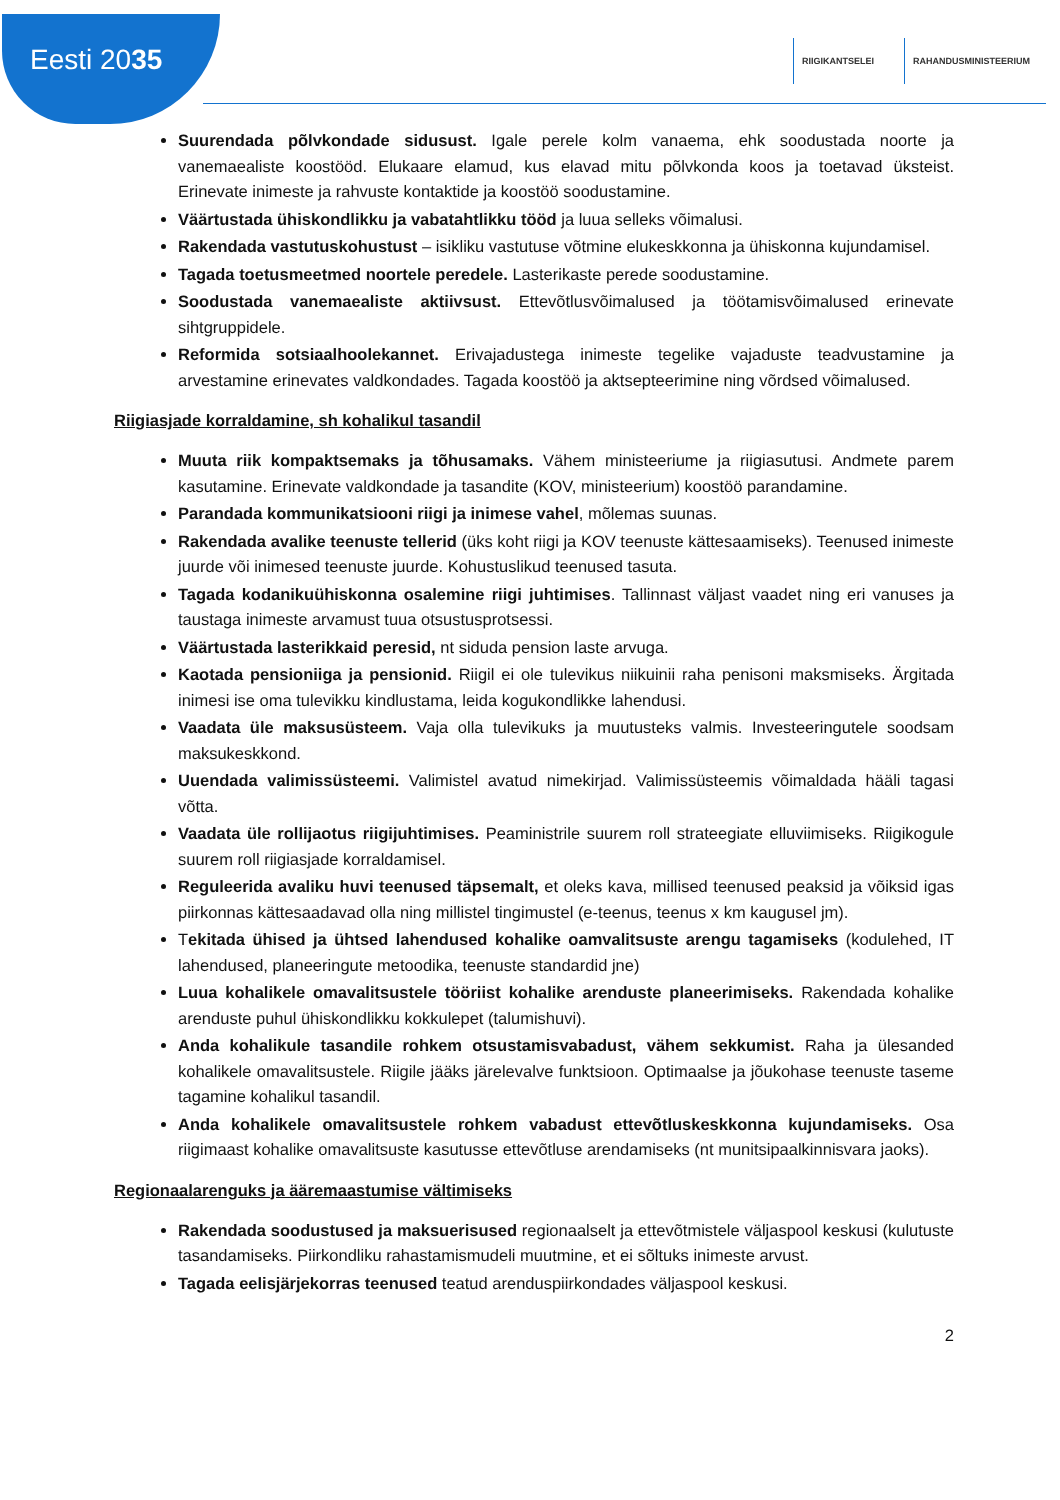Eesti 2035
RIIGIKANTSELEI RAHANDUSMINISTEERIUM
Suurendada põlvkondade sidusust. Igale perele kolm vanaema, ehk soodustada noorte ja vanemaealiste koostööd. Elukaare elamud, kus elavad mitu põlvkonda koos ja toetavad üksteist. Erinevate inimeste ja rahvuste kontaktide ja koostöö soodustamine.
Väärtustada ühiskondlikku ja vabatahtlikku tööd ja luua selleks võimalusi.
Rakendada vastutuskohustust – isikliku vastutuse võtmine elukeskkonna ja ühiskonna kujundamisel.
Tagada toetusmeetmed noortele peredele. Lasterikaste perede soodustamine.
Soodustada vanemaealiste aktiivsust. Ettevõtlusvõimalused ja töötamisvõimalused erinevate sihtgruppidele.
Reformida sotsiaalhoolekannet. Erivajadustega inimeste tegelike vajaduste teadvustamine ja arvestamine erinevates valdkondades. Tagada koostöö ja aktsepteerimine ning võrdsed võimalused.
Riigiasjade korraldamine, sh kohalikul tasandil
Muuta riik kompaktsemaks ja tõhusamaks. Vähem ministeeriume ja riigiasutusi. Andmete parem kasutamine. Erinevate valdkondade ja tasandite (KOV, ministeerium) koostöö parandamine.
Parandada kommunikatsiooni riigi ja inimese vahel, mõlemas suunas.
Rakendada avalike teenuste tellerid (üks koht riigi ja KOV teenuste kättesaamiseks). Teenused inimeste juurde või inimesed teenuste juurde. Kohustuslikud teenused tasuta.
Tagada kodanikuühiskonna osalemine riigi juhtimises. Tallinnast väljast vaadet ning eri vanuses ja taustaga inimeste arvamust tuua otsustusprotsessi.
Väärtustada lasterikkaid peresid, nt siduda pension laste arvuga.
Kaotada pensioniiga ja pensionid. Riigil ei ole tulevikus niikuinii raha penisoni maksmiseks. Ärgitada inimesi ise oma tulevikku kindlustama, leida kogukondlikke lahendusi.
Vaadata üle maksusüsteem. Vaja olla tulevikuks ja muutusteks valmis. Investeeringutele soodsam maksukeskkond.
Uuendada valimissüsteemi. Valimistel avatud nimekirjad. Valimissüsteemis võimaldada hääli tagasi võtta.
Vaadata üle rollijaotus riigijuhtimises. Peaministrile suurem roll strateegiate elluviimiseks. Riigikogule suurem roll riigiasjade korraldamisel.
Reguleerida avaliku huvi teenused täpsemalt, et oleks kava, millised teenused peaksid ja võiksid igas piirkonnas kättesaadavad olla ning millistel tingimustel (e-teenus, teenus x km kaugusel jm).
Tekitada ühised ja ühtsed lahendused kohalike oamvalitsuste arengu tagamiseks (kodulehed, IT lahendused, planeeringute metoodika, teenuste standardid jne)
Luua kohalikele omavalitsustele tööriist kohalike arenduste planeerimiseks. Rakendada kohalike arenduste puhul ühiskondlikku kokkulepet (talumishuvi).
Anda kohalikule tasandile rohkem otsustamisvabadust, vähem sekkumist. Raha ja ülesanded kohalikele omavalitsustele. Riigile jääks järelevalve funktsioon. Optimaalse ja jõukohase teenuste taseme tagamine kohalikul tasandil.
Anda kohalikele omavalitsustele rohkem vabadust ettevõtluskeskkonna kujundamiseks. Osa riigimaast kohalike omavalitsuste kasutusse ettevõtluse arendamiseks (nt munitsipaalkinnisvara jaoks).
Regionaalarenguks ja ääremaastumise vältimiseks
Rakendada soodustused ja maksuerisused regionaalselt ja ettevõtmistele väljaspool keskusi (kulutuste tasandamiseks. Piirkondliku rahastamismudeli muutmine, et ei sõltuks inimeste arvust.
Tagada eelisjärjekorras teenused teatud arenduspiirkondades väljaspool keskusi.
2